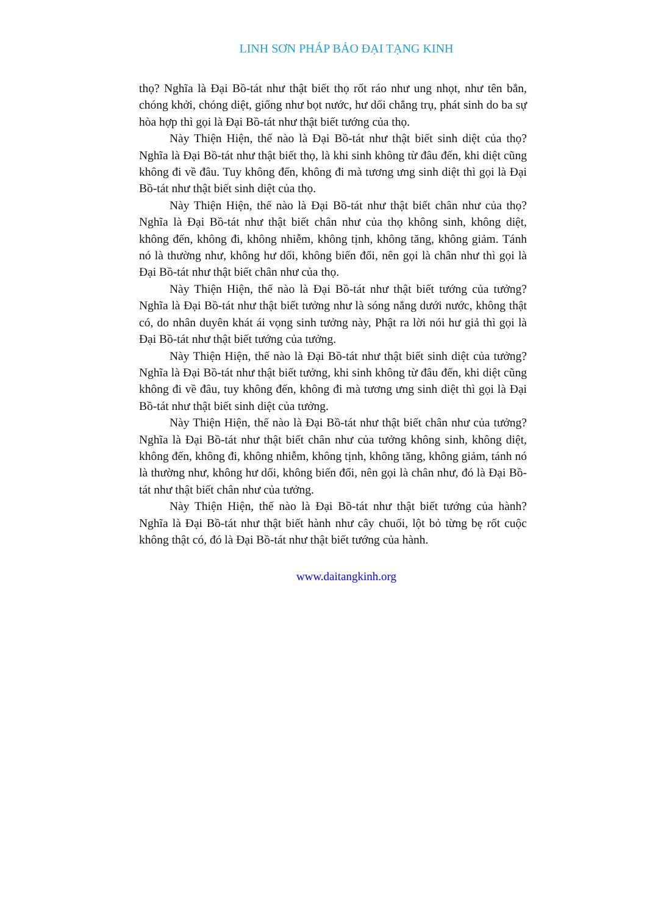LINH SƠN PHÁP BẢO ĐẠI TẠNG KINH
thọ? Nghĩa là Đại Bồ-tát như thật biết thọ rốt ráo như ung nhọt, như tên bắn, chóng khởi, chóng diệt, giống như bọt nước, hư dối chẳng trụ, phát sinh do ba sự hòa hợp thì gọi là Đại Bồ-tát như thật biết tướng của thọ.
Này Thiện Hiện, thế nào là Đại Bồ-tát như thật biết sinh diệt của thọ? Nghĩa là Đại Bồ-tát như thật biết thọ, là khi sinh không từ đâu đến, khi diệt cũng không đi về đâu. Tuy không đến, không đi mà tương ưng sinh diệt thì gọi là Đại Bồ-tát như thật biết sinh diệt của thọ.
Này Thiện Hiện, thế nào là Đại Bồ-tát như thật biết chân như của thọ? Nghĩa là Đại Bồ-tát như thật biết chân như của thọ không sinh, không diệt, không đến, không đi, không nhiễm, không tịnh, không tăng, không giảm. Tánh nó là thường như, không hư dối, không biến đổi, nên gọi là chân như thì gọi là Đại Bồ-tát như thật biết chân như của thọ.
Này Thiện Hiện, thế nào là Đại Bồ-tát như thật biết tướng của tưởng? Nghĩa là Đại Bồ-tát như thật biết tưởng như là sóng nắng dưới nước, không thật có, do nhân duyên khát ái vọng sinh tưởng này, Phật ra lời nói hư giả thì gọi là Đại Bồ-tát như thật biết tướng của tưởng.
Này Thiện Hiện, thế nào là Đại Bồ-tát như thật biết sinh diệt của tưởng? Nghĩa là Đại Bồ-tát như thật biết tưởng, khi sinh không từ đâu đến, khi diệt cũng không đi về đâu, tuy không đến, không đi mà tương ưng sinh diệt thì gọi là Đại Bồ-tát như thật biết sinh diệt của tưởng.
Này Thiện Hiện, thế nào là Đại Bồ-tát như thật biết chân như của tưởng? Nghĩa là Đại Bồ-tát như thật biết chân như của tưởng không sinh, không diệt, không đến, không đi, không nhiễm, không tịnh, không tăng, không giảm, tánh nó là thường như, không hư dối, không biến đổi, nên gọi là chân như, đó là Đại Bồ-tát như thật biết chân như của tưởng.
Này Thiện Hiện, thế nào là Đại Bồ-tát như thật biết tướng của hành? Nghĩa là Đại Bồ-tát như thật biết hành như cây chuối, lột bỏ từng bẹ rốt cuộc không thật có, đó là Đại Bồ-tát như thật biết tướng của hành.
www.daitangkinh.org